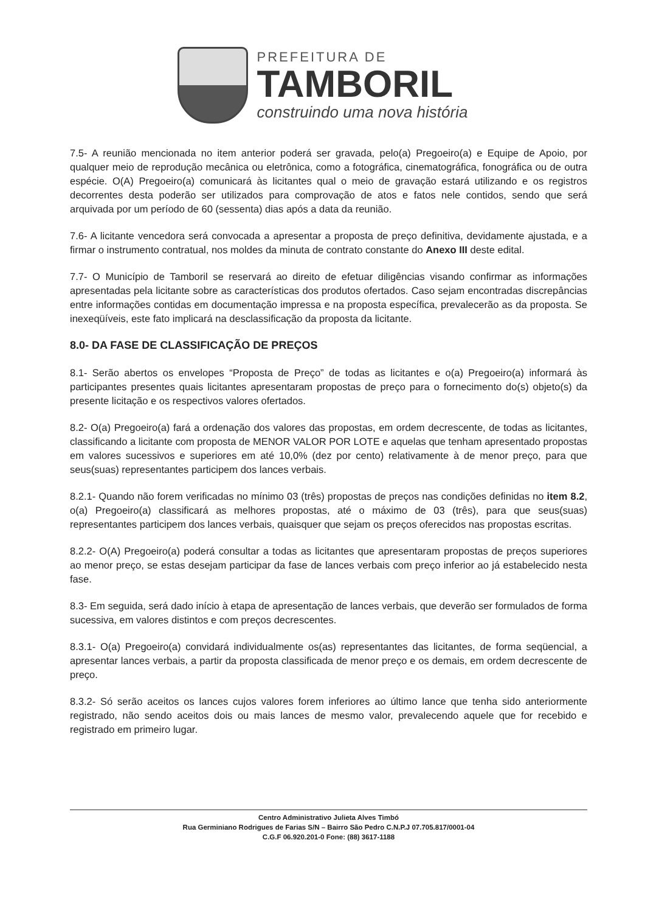PREFEITURA DE
TAMBORIL
construindo uma nova história
7.5- A reunião mencionada no item anterior poderá ser gravada, pelo(a) Pregoeiro(a) e Equipe de Apoio, por qualquer meio de reprodução mecânica ou eletrônica, como a fotográfica, cinematográfica, fonográfica ou de outra espécie. O(A) Pregoeiro(a) comunicará às licitantes qual o meio de gravação estará utilizando e os registros decorrentes desta poderão ser utilizados para comprovação de atos e fatos nele contidos, sendo que será arquivada por um período de 60 (sessenta) dias após a data da reunião.
7.6- A licitante vencedora será convocada a apresentar a proposta de preço definitiva, devidamente ajustada, e a firmar o instrumento contratual, nos moldes da minuta de contrato constante do Anexo III deste edital.
7.7- O Município de Tamboril se reservará ao direito de efetuar diligências visando confirmar as informações apresentadas pela licitante sobre as características dos produtos ofertados. Caso sejam encontradas discrepâncias entre informações contidas em documentação impressa e na proposta específica, prevalecerão as da proposta. Se inexeqüíveis, este fato implicará na desclassificação da proposta da licitante.
8.0- DA FASE DE CLASSIFICAÇÃO DE PREÇOS
8.1- Serão abertos os envelopes “Proposta de Preço” de todas as licitantes e o(a) Pregoeiro(a) informará às participantes presentes quais licitantes apresentaram propostas de preço para o fornecimento do(s) objeto(s) da presente licitação e os respectivos valores ofertados.
8.2- O(a) Pregoeiro(a) fará a ordenação dos valores das propostas, em ordem decrescente, de todas as licitantes, classificando a licitante com proposta de MENOR VALOR POR LOTE e aquelas que tenham apresentado propostas em valores sucessivos e superiores em até 10,0% (dez por cento) relativamente à de menor preço, para que seus(suas) representantes participem dos lances verbais.
8.2.1- Quando não forem verificadas no mínimo 03 (três) propostas de preços nas condições definidas no item 8.2, o(a) Pregoeiro(a) classificará as melhores propostas, até o máximo de 03 (três), para que seus(suas) representantes participem dos lances verbais, quaisquer que sejam os preços oferecidos nas propostas escritas.
8.2.2- O(A) Pregoeiro(a) poderá consultar a todas as licitantes que apresentaram propostas de preços superiores ao menor preço, se estas desejam participar da fase de lances verbais com preço inferior ao já estabelecido nesta fase.
8.3- Em seguida, será dado início à etapa de apresentação de lances verbais, que deverão ser formulados de forma sucessiva, em valores distintos e com preços decrescentes.
8.3.1- O(a) Pregoeiro(a) convidará individualmente os(as) representantes das licitantes, de forma seqüencial, a apresentar lances verbais, a partir da proposta classificada de menor preço e os demais, em ordem decrescente de preço.
8.3.2- Só serão aceitos os lances cujos valores forem inferiores ao último lance que tenha sido anteriormente registrado, não sendo aceitos dois ou mais lances de mesmo valor, prevalecendo aquele que for recebido e registrado em primeiro lugar.
Centro Administrativo Julieta Alves Timbó
Rua Germiniano Rodrigues de Farias S/N – Bairro São Pedro C.N.P.J 07.705.817/0001-04
C.G.F 06.920.201-0 Fone: (88) 3617-1188